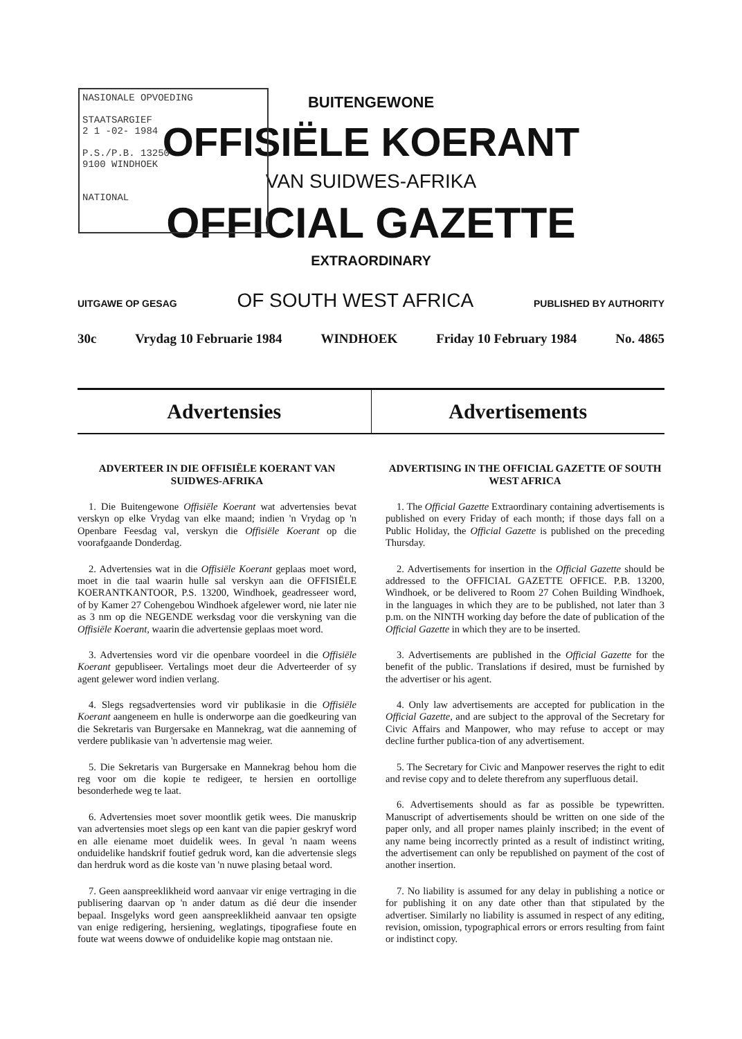NASIONALE OPVOEDING
STAATSARGIEF
2 1 -02- 1984
P.S./P.B. 13250
9100 WINDHOEK
NATIONAL
BUITENGEWONE
OFFISIËLE KOERANT
VAN SUIDWES-AFRIKA
OFFICIAL GAZETTE
EXTRAORDINARY
UITGAWE OP GESAG OF SOUTH WEST AFRICA PUBLISHED BY AUTHORITY
30c Vrydag 10 Februarie 1984 WINDHOEK Friday 10 February 1984 No. 4865
Advertensies Advertisements
ADVERTEER IN DIE OFFISIËLE KOERANT VAN SUIDWES-AFRIKA
1. Die Buitengewone Offisiële Koerant wat advertensies bevat verskyn op elke Vrydag van elke maand; indien 'n Vrydag op 'n Openbare Feesdag val, verskyn die Offisiële Koerant op die voorafgaande Donderdag.
2. Advertensies wat in die Offisiële Koerant geplaas moet word, moet in die taal waarin hulle sal verskyn aan die OFFISIËLE KOERANTKANTOOR, P.S. 13200, Windhoek, geadresseer word, of by Kamer 27 Cohengebou Windhoek afgelewer word, nie later nie as 3 nm op die NEGENDE werksdag voor die verskyning van die Offisiële Koerant, waarin die advertensie geplaas moet word.
3. Advertensies word vir die openbare voordeel in die Offisiële Koerant gepubliseer. Vertalings moet deur die Adverteerder of sy agent gelewer word indien verlang.
4. Slegs regsadvertensies word vir publikasie in die Offisiële Koerant aangeneem en hulle is onderworpe aan die goedkeuring van die Sekretaris van Burgersake en Mannekrag, wat die aanneming of verdere publikasie van 'n advertensie mag weier.
5. Die Sekretaris van Burgersake en Mannekrag behou hom die reg voor om die kopie te redigeer, te hersien en oortollige besonderhede weg te laat.
6. Advertensies moet sover moontlik getik wees. Die manuskrip van advertensies moet slegs op een kant van die papier geskryf word en alle eiename moet duidelik wees. In geval 'n naam weens onduidelike handskrif foutief gedruk word, kan die advertensie slegs dan herdruk word as die koste van 'n nuwe plasing betaal word.
7. Geen aanspreeklikheid word aanvaar vir enige vertraging in die publisering daarvan op 'n ander datum as dié deur die insender bepaal. Insgelyks word geen aanspreeklikheid aanvaar ten opsigte van enige redigering, hersiening, weglatings, tipografiese foute en foute wat weens dowwe of onduidelike kopie mag ontstaan nie.
ADVERTISING IN THE OFFICIAL GAZETTE OF SOUTH WEST AFRICA
1. The Official Gazette Extraordinary containing advertisements is published on every Friday of each month; if those days fall on a Public Holiday, the Official Gazette is published on the preceding Thursday.
2. Advertisements for insertion in the Official Gazette should be addressed to the OFFICIAL GAZETTE OFFICE. P.B. 13200, Windhoek, or be delivered to Room 27 Cohen Building Windhoek, in the languages in which they are to be published, not later than 3 p.m. on the NINTH working day before the date of publication of the Official Gazette in which they are to be inserted.
3. Advertisements are published in the Official Gazette for the benefit of the public. Translations if desired, must be furnished by the advertiser or his agent.
4. Only law advertisements are accepted for publication in the Official Gazette, and are subject to the approval of the Secretary for Civic Affairs and Manpower, who may refuse to accept or may decline further publica-tion of any advertisement.
5. The Secretary for Civic and Manpower reserves the right to edit and revise copy and to delete therefrom any superfluous detail.
6. Advertisements should as far as possible be typewritten. Manuscript of advertisements should be written on one side of the paper only, and all proper names plainly inscribed; in the event of any name being incorrectly printed as a result of indistinct writing, the advertisement can only be republished on payment of the cost of another insertion.
7. No liability is assumed for any delay in publishing a notice or for publishing it on any date other than that stipulated by the advertiser. Similarly no liability is assumed in respect of any editing, revision, omission, typographical errors or errors resulting from faint or indistinct copy.